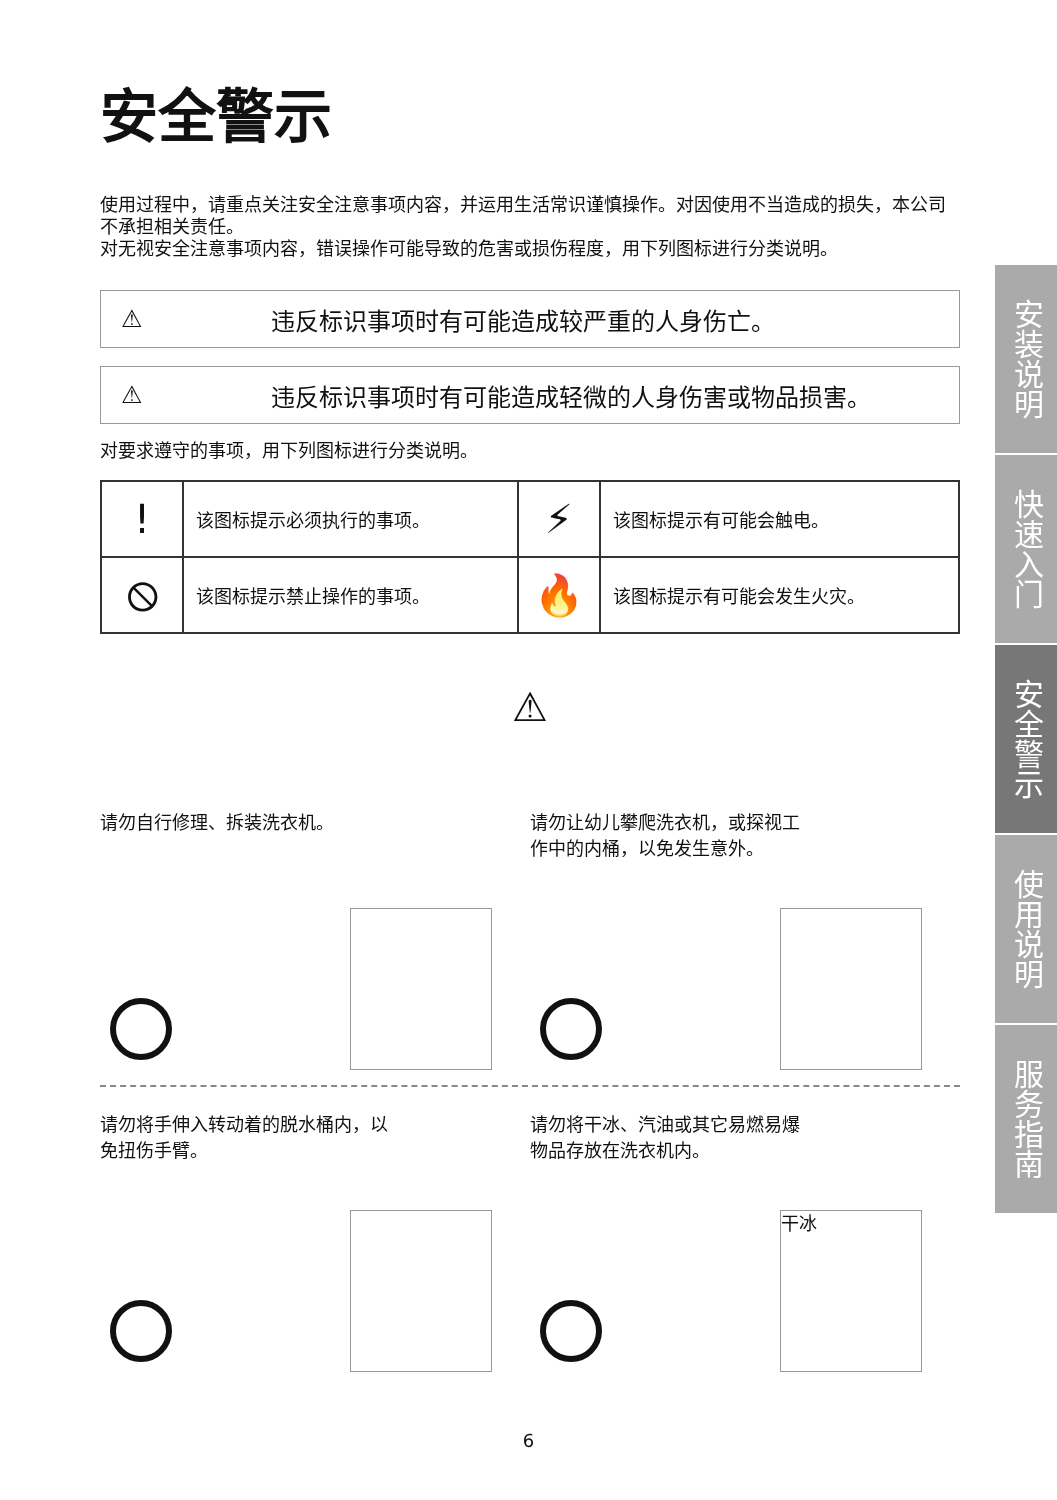安全警示
使用过程中，请重点关注安全注意事项内容，并运用生活常识谨慎操作。对因使用不当造成的损失，本公司不承担相关责任。
对无视安全注意事项内容，错误操作可能导致的危害或损伤程度，用下列图标进行分类说明。
⚠ 违反标识事项时有可能造成较严重的人身伤亡。
⚠ 违反标识事项时有可能造成轻微的人身伤害或物品损害。
对要求遵守的事项，用下列图标进行分类说明。
| ! | 该图标提示必须执行的事项。 | ⚡ | 该图标提示有可能会触电。 |
| ⦸ | 该图标提示禁止操作的事项。 | 🔥 | 该图标提示有可能会发生火灾。 |
⚠
请勿自行修理、拆装洗衣机。
请勿让幼儿攀爬洗衣机，或探视工
作中的内桶，以免发生意外。
请勿将手伸入转动着的脱水桶内，以
免扭伤手臂。
请勿将干冰、汽油或其它易燃易爆
物品存放在洗衣机内。
干冰
安装说明
快速入门
安全警示
使用说明
服务指南
6